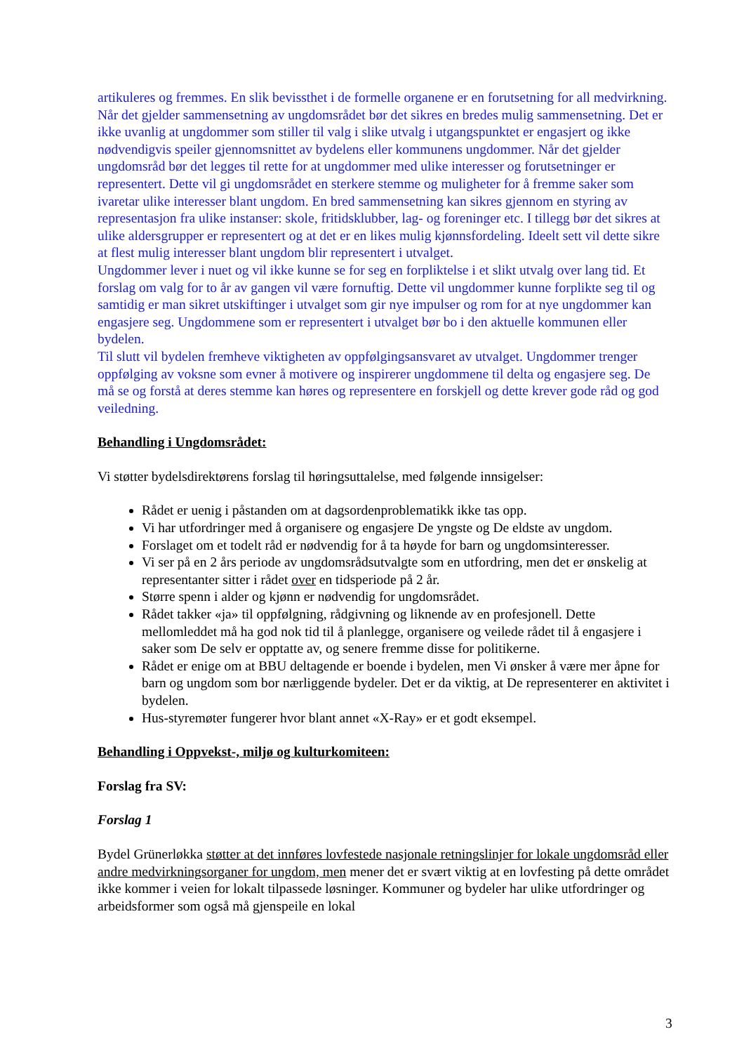artikuleres og fremmes. En slik bevissthet i de formelle organene er en forutsetning for all medvirkning.
Når det gjelder sammensetning av ungdomsrådet bør det sikres en bredes mulig sammensetning. Det er ikke uvanlig at ungdommer som stiller til valg i slike utvalg i utgangspunktet er engasjert og ikke nødvendigvis speiler gjennomsnittet av bydelens eller kommunens ungdommer. Når det gjelder ungdomsråd bør det legges til rette for at ungdommer med ulike interesser og forutsetninger er representert. Dette vil gi ungdomsrådet en sterkere stemme og muligheter for å fremme saker som ivaretar ulike interesser blant ungdom. En bred sammensetning kan sikres gjennom en styring av representasjon fra ulike instanser: skole, fritidsklubber, lag- og foreninger etc. I tillegg bør det sikres at ulike aldersgrupper er representert og at det er en likes mulig kjønnsfordeling. Ideelt sett vil dette sikre at flest mulig interesser blant ungdom blir representert i utvalget.
Ungdommer lever i nuet og vil ikke kunne se for seg en forpliktelse i et slikt utvalg over lang tid. Et forslag om valg for to år av gangen vil være fornuftig. Dette vil ungdommer kunne forplikte seg til og samtidig er man sikret utskiftinger i utvalget som gir nye impulser og rom for at nye ungdommer kan engasjere seg. Ungdommene som er representert i utvalget bør bo i den aktuelle kommunen eller bydelen.
Til slutt vil bydelen fremheve viktigheten av oppfølgingsansvaret av utvalget. Ungdommer trenger oppfølging av voksne som evner å motivere og inspirerer ungdommene til delta og engasjere seg. De må se og forstå at deres stemme kan høres og representere en forskjell og dette krever gode råd og god veiledning.
Behandling i Ungdomsrådet:
Vi støtter bydelsdirektørens forslag til høringsuttalelse, med følgende innsigelser:
Rådet er uenig i påstanden om at dagsordenproblematikk ikke tas opp.
Vi har utfordringer med å organisere og engasjere De yngste og De eldste av ungdom.
Forslaget om et todelt råd er nødvendig for å ta høyde for barn og ungdomsinteresser.
Vi ser på en 2 års periode av ungdomsrådsutvalgte som en utfordring, men det er ønskelig at representanter sitter i rådet over en tidsperiode på 2 år.
Større spenn i alder og kjønn er nødvendig for ungdomsrådet.
Rådet takker «ja» til oppfølgning, rådgivning og liknende av en profesjonell. Dette mellomleddet må ha god nok tid til å planlegge, organisere og veilede rådet til å engasjere i saker som De selv er opptatte av, og senere fremme disse for politikerne.
Rådet er enige om at BBU deltagende er boende i bydelen, men Vi ønsker å være mer åpne for barn og ungdom som bor nærliggende bydeler. Det er da viktig, at De representerer en aktivitet i bydelen.
Hus-styremøter fungerer hvor blant annet «X-Ray» er et godt eksempel.
Behandling i Oppvekst-, miljø og kulturkomiteen:
Forslag fra SV:
Forslag 1
Bydel Grünerløkka støtter at det innføres lovfestede nasjonale retningslinjer for lokale ungdomsråd eller andre medvirkningsorganer for ungdom, men mener det er svært viktig at en lovfesting på dette området ikke kommer i veien for lokalt tilpassede løsninger. Kommuner og bydeler har ulike utfordringer og arbeidsformer som også må gjenspeile en lokal
3